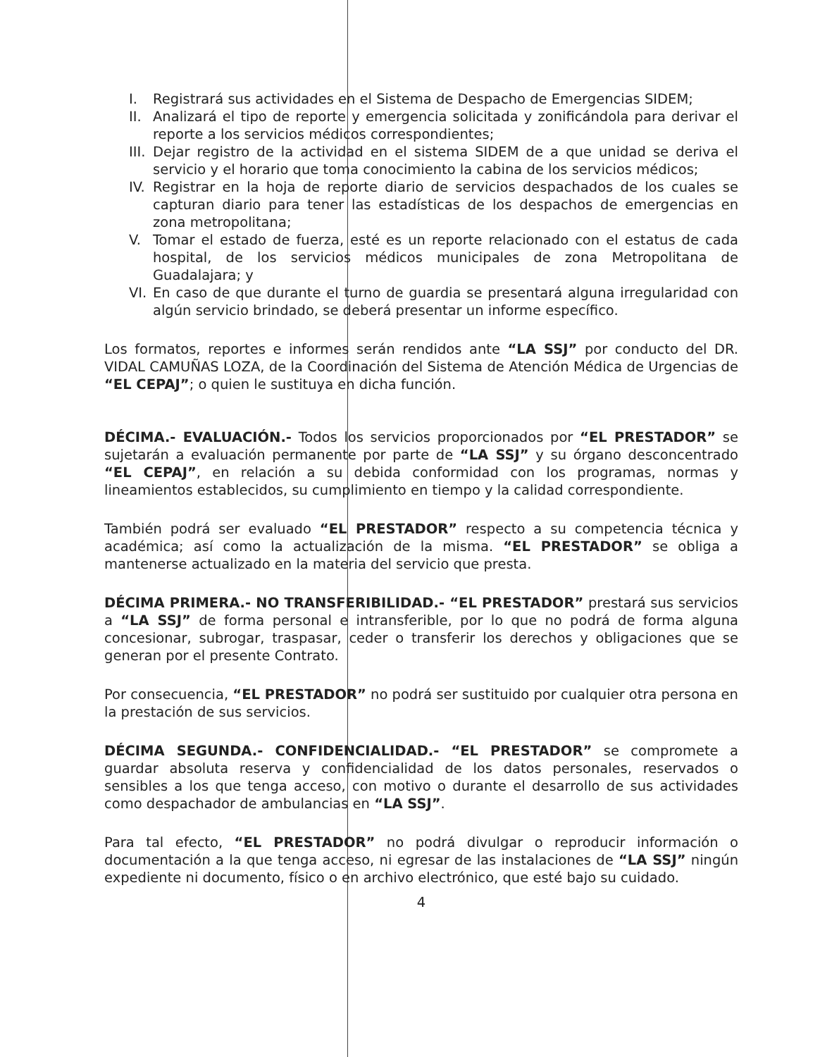I. Registrará sus actividades en el Sistema de Despacho de Emergencias SIDEM;
II. Analizará el tipo de reporte y emergencia solicitada y zonificándola para derivar el reporte a los servicios médicos correspondientes;
III. Dejar registro de la actividad en el sistema SIDEM de a que unidad se deriva el servicio y el horario que toma conocimiento la cabina de los servicios médicos;
IV. Registrar en la hoja de reporte diario de servicios despachados de los cuales se capturan diario para tener las estadísticas de los despachos de emergencias en zona metropolitana;
V. Tomar el estado de fuerza, esté es un reporte relacionado con el estatus de cada hospital, de los servicios médicos municipales de zona Metropolitana de Guadalajara; y
VI. En caso de que durante el turno de guardia se presentará alguna irregularidad con algún servicio brindado, se deberá presentar un informe específico.
Los formatos, reportes e informes serán rendidos ante “LA SSJ” por conducto del DR. VIDAL CAMUÑAS LOZA, de la Coordinación del Sistema de Atención Médica de Urgencias de “EL CEPAJ”; o quien le sustituya en dicha función.
DÉCIMA.- EVALUACIÓN.- Todos los servicios proporcionados por “EL PRESTADOR” se sujetarán a evaluación permanente por parte de “LA SSJ” y su órgano desconcentrado “EL CEPAJ”, en relación a su debida conformidad con los programas, normas y lineamientos establecidos, su cumplimiento en tiempo y la calidad correspondiente.
También podrá ser evaluado “EL PRESTADOR” respecto a su competencia técnica y académica; así como la actualización de la misma. “EL PRESTADOR” se obliga a mantenerse actualizado en la materia del servicio que presta.
DÉCIMA PRIMERA.- NO TRANSFERIBILIDAD.- “EL PRESTADOR” prestará sus servicios a “LA SSJ” de forma personal e intransferible, por lo que no podrá de forma alguna concesionar, subrogar, traspasar, ceder o transferir los derechos y obligaciones que se generan por el presente Contrato.
Por consecuencia, “EL PRESTADOR” no podrá ser sustituido por cualquier otra persona en la prestación de sus servicios.
DÉCIMA SEGUNDA.- CONFIDENCIALIDAD.- “EL PRESTADOR” se compromete a guardar absoluta reserva y confidencialidad de los datos personales, reservados o sensibles a los que tenga acceso, con motivo o durante el desarrollo de sus actividades como despachador de ambulancias en “LA SSJ”.
Para tal efecto, “EL PRESTADOR” no podrá divulgar o reproducir información o documentación a la que tenga acceso, ni egresar de las instalaciones de “LA SSJ” ningún expediente ni documento, físico o en archivo electrónico, que esté bajo su cuidado.
4